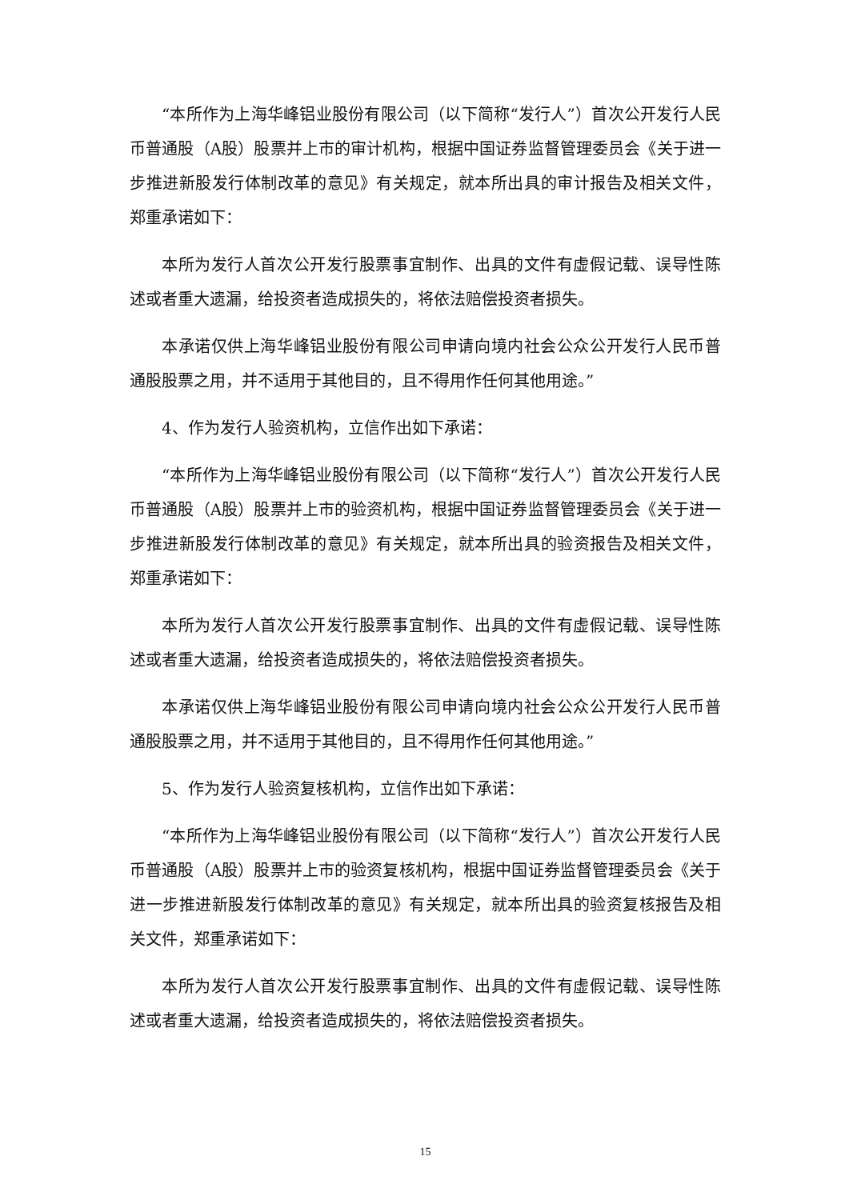“本所作为上海华峰铝业股份有限公司（以下简称“发行人”）首次公开发行人民币普通股（A股）股票并上市的审计机构，根据中国证券监督管理委员会《关于进一步推进新股发行体制改革的意见》有关规定，就本所出具的审计报告及相关文件，郑重承诺如下：
本所为发行人首次公开发行股票事宜制作、出具的文件有虚假记载、误导性陈述或者重大遗漏，给投资者造成损失的，将依法赔偿投资者损失。
本承诺仅供上海华峰铝业股份有限公司申请向境内社会公众公开发行人民币普通股股票之用，并不适用于其他目的，且不得用作任何其他用途。”
4、作为发行人验资机构，立信作出如下承诺：
“本所作为上海华峰铝业股份有限公司（以下简称“发行人”）首次公开发行人民币普通股（A股）股票并上市的验资机构，根据中国证券监督管理委员会《关于进一步推进新股发行体制改革的意见》有关规定，就本所出具的验资报告及相关文件，郑重承诺如下：
本所为发行人首次公开发行股票事宜制作、出具的文件有虚假记载、误导性陈述或者重大遗漏，给投资者造成损失的，将依法赔偿投资者损失。
本承诺仅供上海华峰铝业股份有限公司申请向境内社会公众公开发行人民币普通股股票之用，并不适用于其他目的，且不得用作任何其他用途。”
5、作为发行人验资复核机构，立信作出如下承诺：
“本所作为上海华峰铝业股份有限公司（以下简称“发行人”）首次公开发行人民币普通股（A股）股票并上市的验资复核机构，根据中国证券监督管理委员会《关于进一步推进新股发行体制改革的意见》有关规定，就本所出具的验资复核报告及相关文件，郑重承诺如下：
本所为发行人首次公开发行股票事宜制作、出具的文件有虚假记载、误导性陈述或者重大遗漏，给投资者造成损失的，将依法赔偿投资者损失。
15